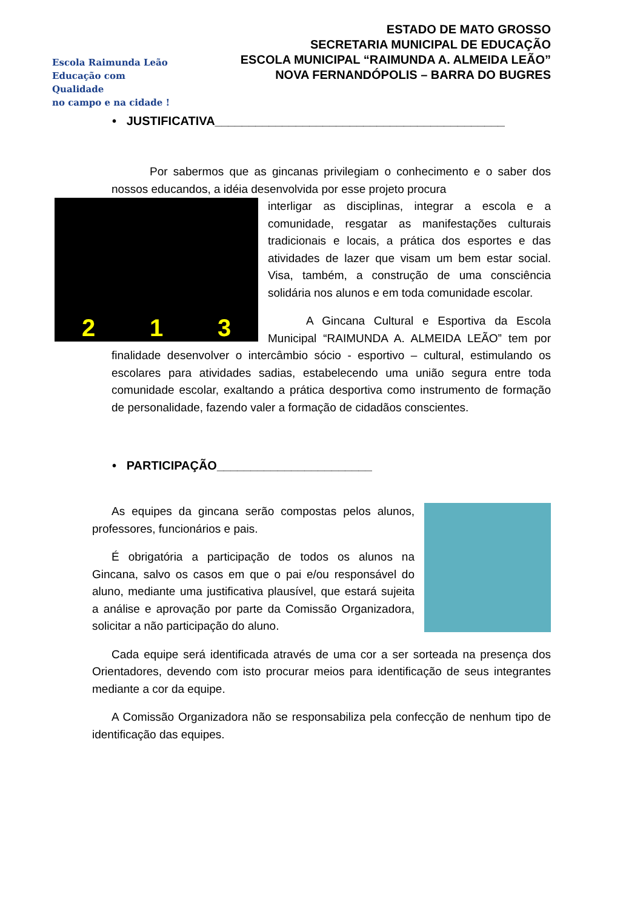Escola Raimunda Leão
Educação com Qualidade
no campo e na cidade !
ESTADO DE MATO GROSSO
SECRETARIA MUNICIPAL DE EDUCAÇÃO
ESCOLA MUNICIPAL “RAIMUNDA A. ALMEIDA LEÃO”
NOVA FERNANDÓPOLIS – BARRA DO BUGRES
• JUSTIFICATIVA___________________________________________
Por sabermos que as gincanas privilegiam o conhecimento e o saber dos nossos educandos, a idéia desenvolvida por esse projeto procura
2 1 3
interligar as disciplinas, integrar a escola e a comunidade, resgatar as manifestações culturais tradicionais e locais, a prática dos esportes e das atividades de lazer que visam um bem estar social. Visa, também, a construção de uma consciência solidária nos alunos e em toda comunidade escolar.
A Gincana Cultural e Esportiva da Escola Municipal “RAIMUNDA A. ALMEIDA LEÃO” tem por finalidade desenvolver o intercâmbio sócio - esportivo – cultural, estimulando os escolares para atividades sadias, estabelecendo uma união segura entre toda comunidade escolar, exaltando a prática desportiva como instrumento de formação de personalidade, fazendo valer a formação de cidadãos conscientes.
• PARTICIPAÇÃO_______________________
As equipes da gincana serão compostas pelos alunos, professores, funcionários e pais.
É obrigatória a participação de todos os alunos na Gincana, salvo os casos em que o pai e/ou responsável do aluno, mediante uma justificativa plausível, que estará sujeita a análise e aprovação por parte da Comissão Organizadora, solicitar a não participação do aluno.
Cada equipe será identificada através de uma cor a ser sorteada na presença dos Orientadores, devendo com isto procurar meios para identificação de seus integrantes mediante a cor da equipe.
A Comissão Organizadora não se responsabiliza pela confecção de nenhum tipo de identificação das equipes.